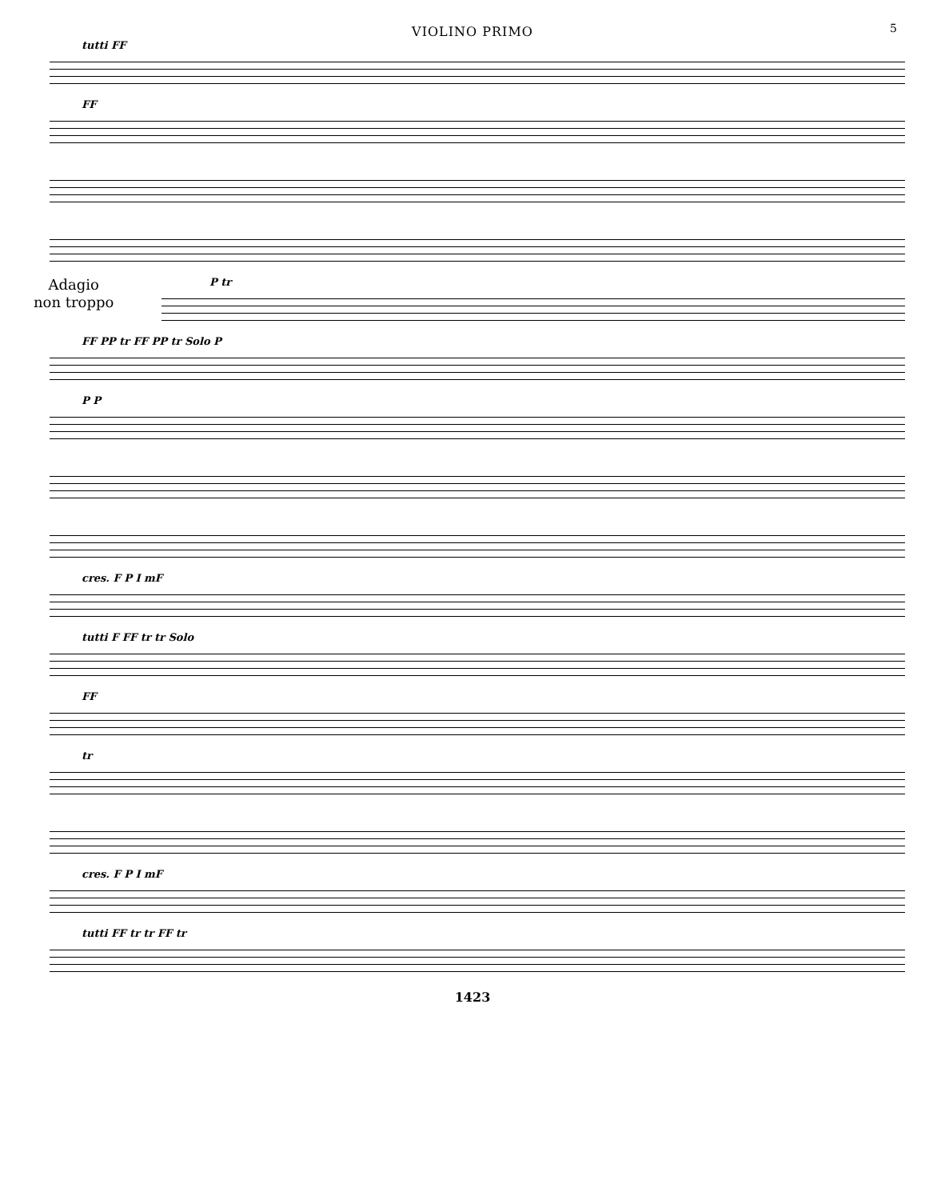VIOLINO PRIMO
5
tutti FF
FF
Adagio
non troppo
P tr
FF PP tr FF PP tr Solo P
P P
cres. F P I mF
tutti F FF tr tr Solo
FF
tr
cres. F P I mF
tutti FF tr tr FF tr
1423